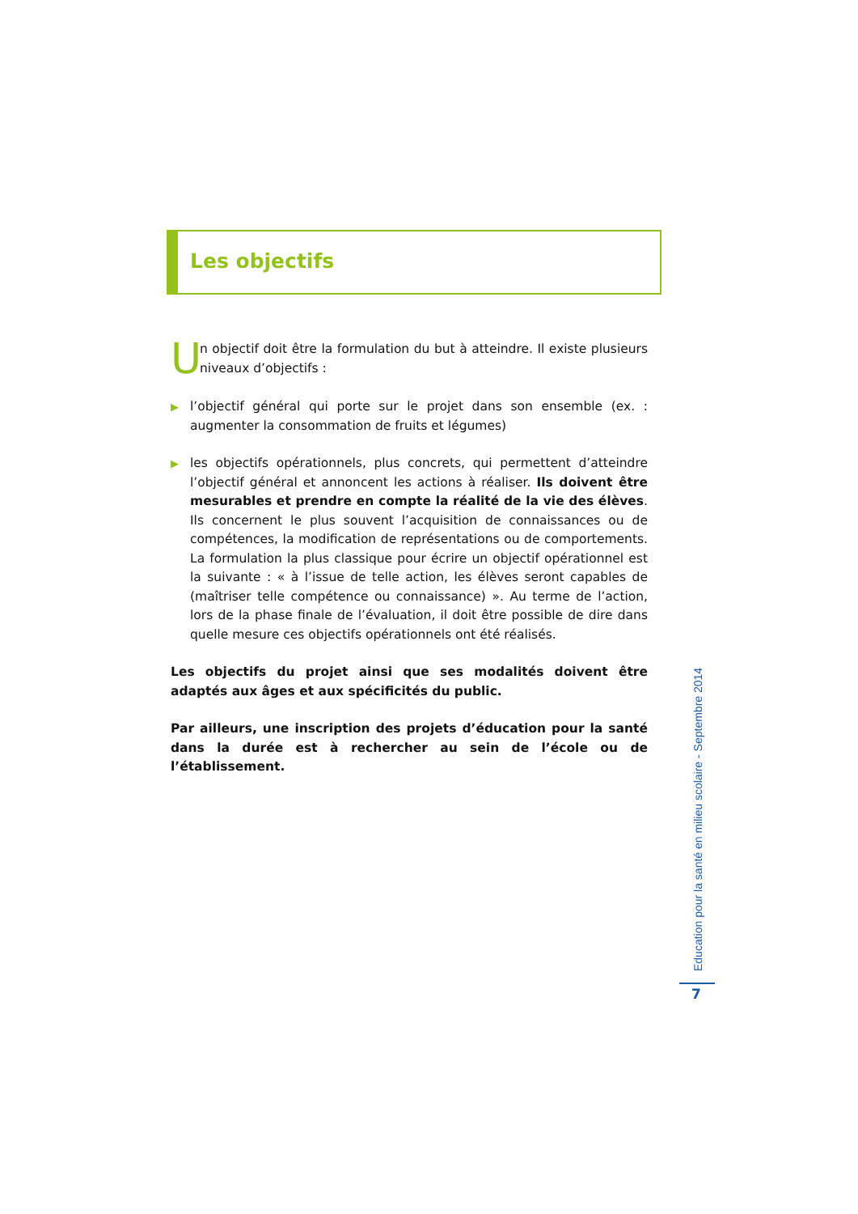Les objectifs
U
n objectif doit être la formulation du but à atteindre. Il existe plusieurs niveaux d’objectifs :
▶ l’objectif général qui porte sur le projet dans son ensemble (ex. : augmenter la consommation de fruits et légumes)
▶ les objectifs opérationnels, plus concrets, qui permettent d’atteindre l’objectif général et annoncent les actions à réaliser. Ils doivent être mesurables et prendre en compte la réalité de la vie des élèves. Ils concernent le plus souvent l’acquisition de connaissances ou de compétences, la modification de représentations ou de comportements. La formulation la plus classique pour écrire un objectif opérationnel est la suivante : « à l’issue de telle action, les élèves seront capables de (maîtriser telle compétence ou connaissance) ». Au terme de l’action, lors de la phase finale de l’évaluation, il doit être possible de dire dans quelle mesure ces objectifs opérationnels ont été réalisés.
Les objectifs du projet ainsi que ses modalités doivent être adaptés aux âges et aux spécificités du public.
Par ailleurs, une inscription des projets d’éducation pour la santé dans la durée est à rechercher au sein de l’école ou de l’établissement.
Education pour la santé en milieu scolaire - Septembre 2014
7